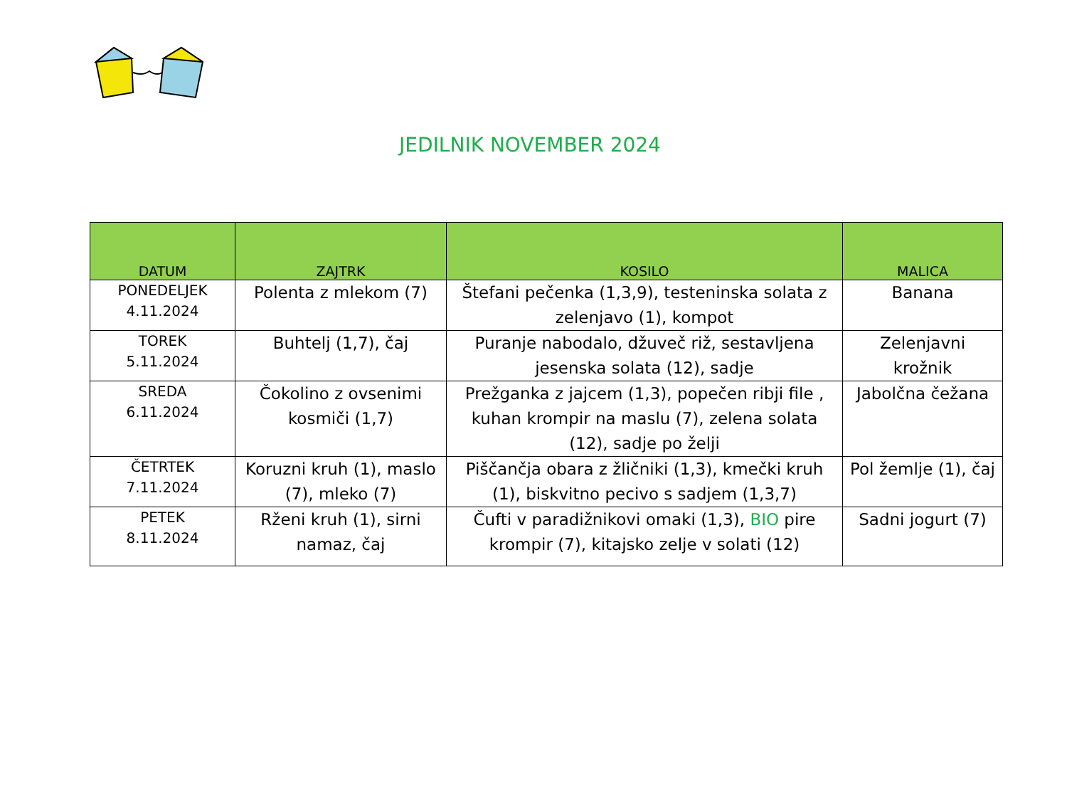JEDILNIK NOVEMBER 2024
| DATUM | ZAJTRK | KOSILO | MALICA |
| --- | --- | --- | --- |
| PONEDELJEK 4.11.2024 | Polenta z mlekom (7) | Štefani pečenka (1,3,9), testeninska solata z zelenjavo (1), kompot | Banana |
| TOREK 5.11.2024 | Buhtelj (1,7), čaj | Puranje nabodalo, džuveč riž, sestavljena jesenska solata (12), sadje | Zelenjavni krožnik |
| SREDA 6.11.2024 | Čokolino z ovsenimi kosmiči (1,7) | Prežganka z jajcem (1,3), popečen ribji file , kuhan krompir na maslu (7), zelena solata (12), sadje po želji | Jabolčna čežana |
| ČETRTEK 7.11.2024 | Koruzni kruh (1), maslo (7), mleko (7) | Piščančja obara z žličniki (1,3), kmečki kruh (1), biskvitno pecivo s sadjem (1,3,7) | Pol žemlje (1), čaj |
| PETEK 8.11.2024 | Rženi kruh (1), sirni namaz, čaj | Čufti v paradižnikovi omaki (1,3), BIO pire krompir (7), kitajsko zelje v solati (12) | Sadni jogurt (7) |